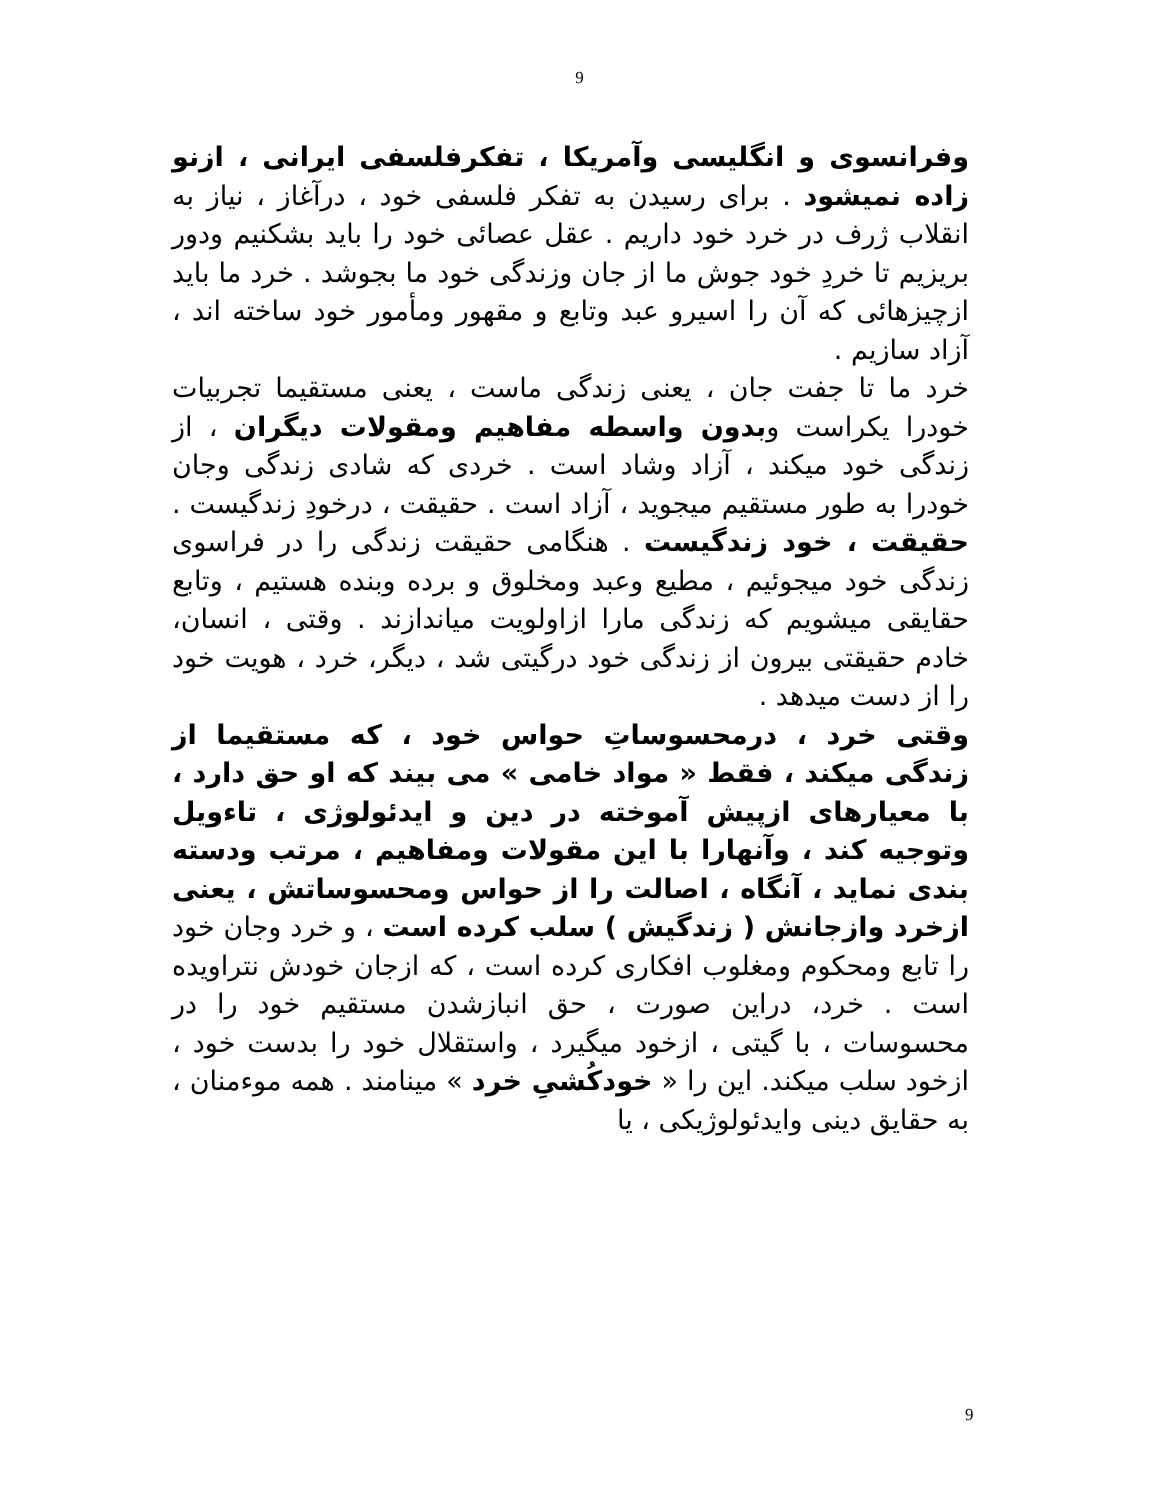9
وفرانسوی و انگلیسی وآمریکا ، تفکرفلسفی ایرانی ، ازنو زاده نمیشود . برای رسیدن به تفکر فلسفی خود ، درآغاز ، نیاز به انقلاب ژرف در خرد خود داریم . عقل عصائی خود را باید بشکنیم ودور بریزیم تا خردِ خود جوش ما از جان وزندگی خود ما بجوشد . خرد ما باید ازچیزهائی که آن را اسیرو عبد وتابع و مقهور ومأمور خود ساخته اند ، آزاد سازیم .
خرد ما تا جفت جان ، یعنی زندگی ماست ، یعنی مستقیما تجربیات خودرا یکراست وبدون واسطه مفاهیم ومقولات دیگران ، از زندگی خود میکند ، آزاد وشاد است . خردی که شادی زندگی وجان خودرا به طور مستقیم میجوید ، آزاد است . حقیقت ، درخودِ زندگیست . حقیقت ، خود زندگیست . هنگامی حقیقت زندگی را در فراسوی زندگی خود میجوئیم ، مطیع وعبد ومخلوق و برده وبنده هستیم ، وتابع حقایقی میشویم که زندگی مارا ازاولویت میاندازند . وقتی ، انسان، خادم حقیقتی بیرون از زندگی خود درگیتی شد ، دیگر، خرد ، هویت خود را از دست میدهد .
وقتی خرد ، درمحسوساتِ حواس خود ، که مستقیما از زندگی میکند ، فقط « مواد خامی » می بیند که او حق دارد ، با معیارهای ازپیش آموخته در دین و ایدئولوژی ، تاءویل وتوجیه کند ، وآنهارا با این مقولات ومفاهیم ، مرتب ودسته بندی نماید ، آنگاه ، اصالت را از حواس ومحسوساتش ، یعنی ازخرد وازجانش ( زندگیش ) سلب کرده است ، و خرد وجان خود را تابع ومحکوم ومغلوب افکاری کرده است ، که ازجان خودش نتراویده است . خرد، دراین صورت ، حق انبازشدن مستقیم خود را در محسوسات ، با گیتی ، ازخود میگیرد ، واستقلال خود را بدست خود ، ازخود سلب میکند. این را « خودکُشیِ خرد » مینامند . همه موءمنان ، به حقایق دینی وایدئولوژیکی ، یا
9